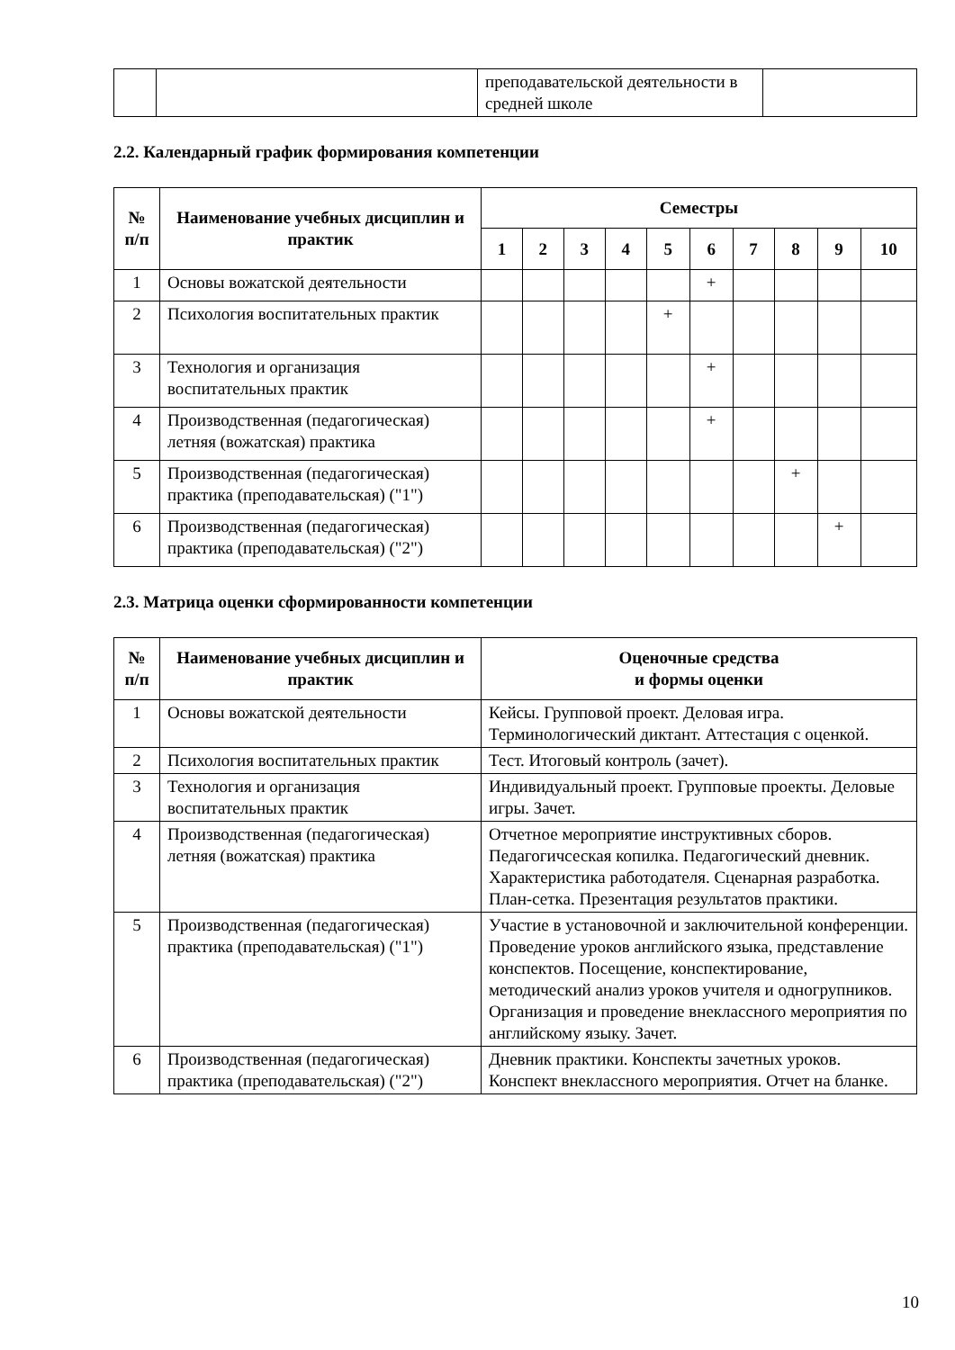| | | преподавательской деятельности в средней школе | |
2.2. Календарный график формирования компетенции
| № п/п | Наименование учебных дисциплин и практик | Семестры | | | | | | | | | |
| --- | --- | --- | --- | --- | --- | --- | --- | --- | --- | --- | --- |
| | | 1 | 2 | 3 | 4 | 5 | 6 | 7 | 8 | 9 | 10 |
| 1 | Основы вожатской деятельности | | | | | | + | | | | |
| 2 | Психология воспитательных практик | | | | | + | | | | | |
| 3 | Технология и организация воспитательных практик | | | | | | + | | | | |
| 4 | Производственная (педагогическая) летняя (вожатская) практика | | | | | | + | | | | |
| 5 | Производственная (педагогическая) практика (преподавательская) ("1") | | | | | | | | + | | |
| 6 | Производственная (педагогическая) практика (преподавательская) ("2") | | | | | | | | | + | |
2.3. Матрица оценки сформированности компетенции
| № п/п | Наименование учебных дисциплин и практик | Оценочные средства и формы оценки |
| --- | --- | --- |
| 1 | Основы вожатской деятельности | Кейсы. Групповой проект. Деловая игра. Терминологический диктант. Аттестация с оценкой. |
| 2 | Психология воспитательных практик | Тест. Итоговый контроль (зачет). |
| 3 | Технология и организация воспитательных практик | Индивидуальный проект. Групповые проекты. Деловые игры. Зачет. |
| 4 | Производственная (педагогическая) летняя (вожатская) практика | Отчетное мероприятие инструктивных сборов. Педагогичсеская копилка. Педагогический дневник. Характеристика работодателя. Сценарная разработка. План-сетка. Презентация результатов практики. |
| 5 | Производственная (педагогическая) практика (преподавательская) ("1") | Участие в установочной и заключительной конференции. Проведение уроков английского языка, представление конспектов. Посещение, конспектирование, методический анализ уроков учителя и одногрупников. Организация и проведение внеклассного мероприятия по английскому языку. Зачет. |
| 6 | Производственная (педагогическая) практика (преподавательская) ("2") | Дневник практики. Конспекты зачетных уроков. Конспект внеклассного мероприятия. Отчет на бланке. |
10